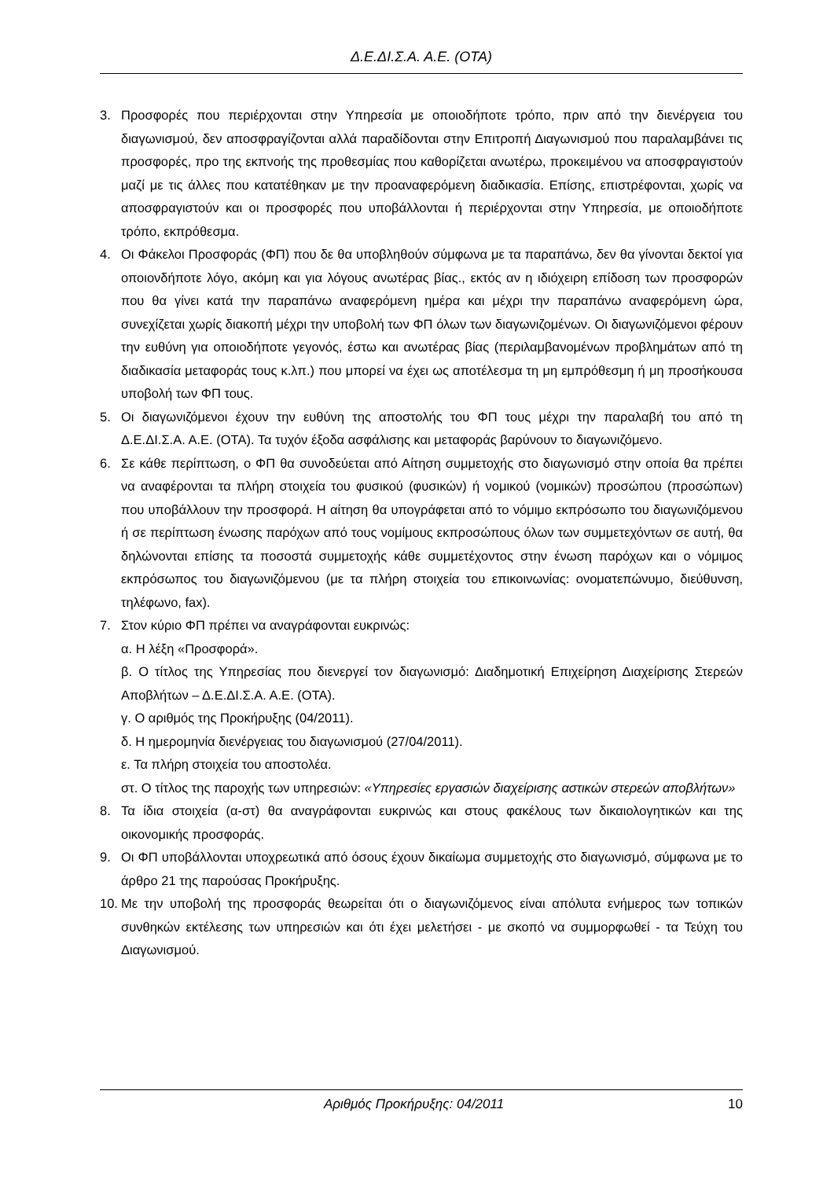Δ.Ε.ΔΙ.Σ.Α. Α.Ε. (ΟΤΑ)
3. Προσφορές που περιέρχονται στην Υπηρεσία με οποιοδήποτε τρόπο, πριν από την διενέργεια του διαγωνισμού, δεν αποσφραγίζονται αλλά παραδίδονται στην Επιτροπή Διαγωνισμού που παραλαμβάνει τις προσφορές, προ της εκπνοής της προθεσμίας που καθορίζεται ανωτέρω, προκειμένου να αποσφραγιστούν μαζί με τις άλλες που κατατέθηκαν με την προαναφερόμενη διαδικασία. Επίσης, επιστρέφονται, χωρίς να αποσφραγιστούν και οι προσφορές που υποβάλλονται ή περιέρχονται στην Υπηρεσία, με οποιοδήποτε τρόπο, εκπρόθεσμα.
4. Οι Φάκελοι Προσφοράς (ΦΠ) που δε θα υποβληθούν σύμφωνα με τα παραπάνω, δεν θα γίνονται δεκτοί για οποιονδήποτε λόγο, ακόμη και για λόγους ανωτέρας βίας., εκτός αν η ιδιόχειρη επίδοση των προσφορών που θα γίνει κατά την παραπάνω αναφερόμενη ημέρα και μέχρι την παραπάνω αναφερόμενη ώρα, συνεχίζεται χωρίς διακοπή μέχρι την υποβολή των ΦΠ όλων των διαγωνιζομένων. Οι διαγωνιζόμενοι φέρουν την ευθύνη για οποιοδήποτε γεγονός, έστω και ανωτέρας βίας (περιλαμβανομένων προβλημάτων από τη διαδικασία μεταφοράς τους κ.λπ.) που μπορεί να έχει ως αποτέλεσμα τη μη εμπρόθεσμη ή μη προσήκουσα υποβολή των ΦΠ τους.
5. Οι διαγωνιζόμενοι έχουν την ευθύνη της αποστολής του ΦΠ τους μέχρι την παραλαβή του από τη Δ.Ε.ΔΙ.Σ.Α. Α.Ε. (ΟΤΑ). Τα τυχόν έξοδα ασφάλισης και μεταφοράς βαρύνουν το διαγωνιζόμενο.
6. Σε κάθε περίπτωση, ο ΦΠ θα συνοδεύεται από Αίτηση συμμετοχής στο διαγωνισμό στην οποία θα πρέπει να αναφέρονται τα πλήρη στοιχεία του φυσικού (φυσικών) ή νομικού (νομικών) προσώπου (προσώπων) που υποβάλλουν την προσφορά. Η αίτηση θα υπογράφεται από το νόμιμο εκπρόσωπο του διαγωνιζόμενου ή σε περίπτωση ένωσης παρόχων από τους νομίμους εκπροσώπους όλων των συμμετεχόντων σε αυτή, θα δηλώνονται επίσης τα ποσοστά συμμετοχής κάθε συμμετέχοντος στην ένωση παρόχων και ο νόμιμος εκπρόσωπος του διαγωνιζόμενου (με τα πλήρη στοιχεία του επικοινωνίας: ονοματεπώνυμο, διεύθυνση, τηλέφωνο, fax).
7. Στον κύριο ΦΠ πρέπει να αναγράφονται ευκρινώς:
α. Η λέξη «Προσφορά».
β. Ο τίτλος της Υπηρεσίας που διενεργεί τον διαγωνισμό: Διαδημοτική Επιχείρηση Διαχείρισης Στερεών Αποβλήτων – Δ.Ε.ΔΙ.Σ.Α. Α.Ε. (ΟΤΑ).
γ. Ο αριθμός της Προκήρυξης (04/2011).
δ. Η ημερομηνία διενέργειας του διαγωνισμού (27/04/2011).
ε. Τα πλήρη στοιχεία του αποστολέα.
στ. Ο τίτλος της παροχής των υπηρεσιών: «Υπηρεσίες εργασιών διαχείρισης αστικών στερεών αποβλήτων»
8. Τα ίδια στοιχεία (α-στ) θα αναγράφονται ευκρινώς και στους φακέλους των δικαιολογητικών και της οικονομικής προσφοράς.
9. Οι ΦΠ υποβάλλονται υποχρεωτικά από όσους έχουν δικαίωμα συμμετοχής στο διαγωνισμό, σύμφωνα με το άρθρο 21 της παρούσας Προκήρυξης.
10.
Με την υποβολή της προσφοράς θεωρείται ότι ο διαγωνιζόμενος είναι απόλυτα ενήμερος των τοπικών συνθηκών εκτέλεσης των υπηρεσιών και ότι έχει μελετήσει - με σκοπό να συμμορφωθεί - τα Τεύχη του Διαγωνισμού.
Αριθμός Προκήρυξης: 04/2011 10